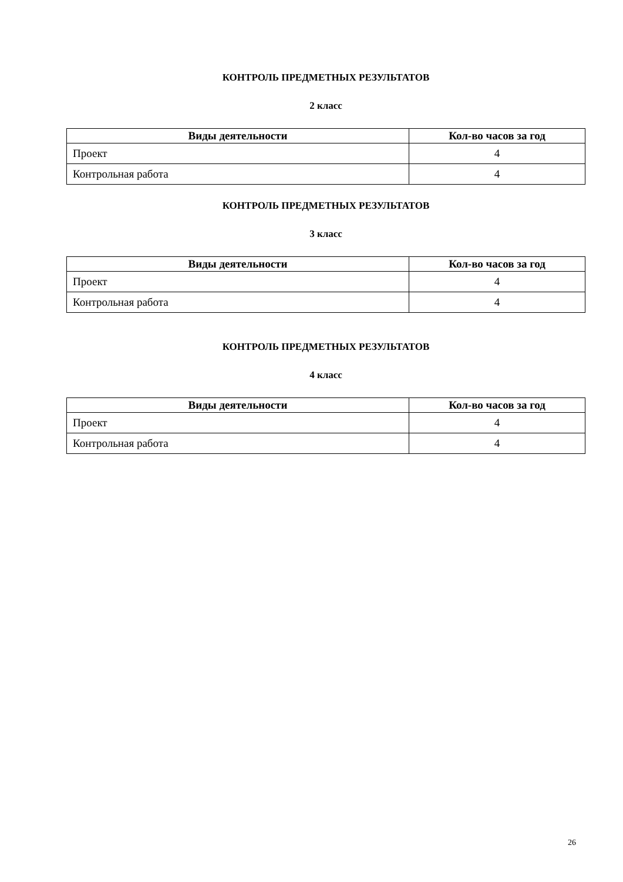КОНТРОЛЬ ПРЕДМЕТНЫХ РЕЗУЛЬТАТОВ
2 класс
| Виды деятельности | Кол-во часов за год |
| --- | --- |
| Проект | 4 |
| Контрольная работа | 4 |
КОНТРОЛЬ ПРЕДМЕТНЫХ РЕЗУЛЬТАТОВ
3 класс
| Виды деятельности | Кол-во часов за год |
| --- | --- |
| Проект | 4 |
| Контрольная работа | 4 |
КОНТРОЛЬ ПРЕДМЕТНЫХ РЕЗУЛЬТАТОВ
4 класс
| Виды деятельности | Кол-во часов за год |
| --- | --- |
| Проект | 4 |
| Контрольная работа | 4 |
26